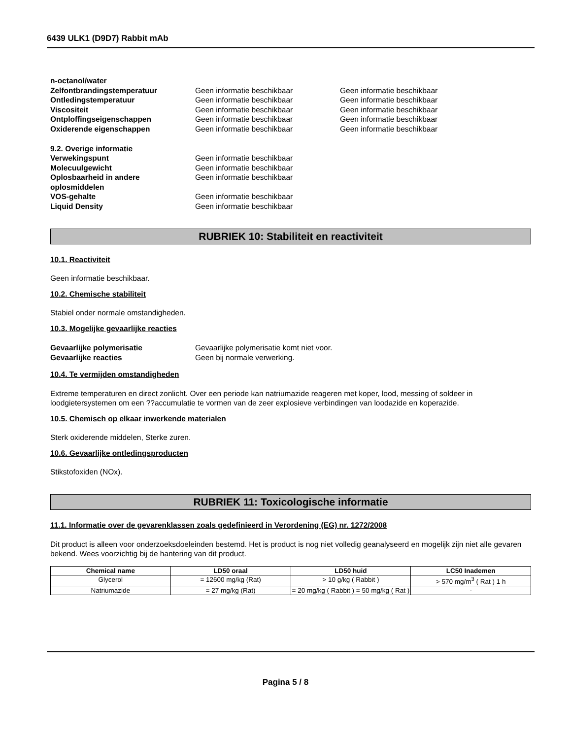6439 ULK1 (D9D7) Rabbit mAb
n-octanol/water
Zelfontbrandingstemperatuur Geen informatie beschikbaar Geen informatie beschikbaar
Ontledingstemperatuur Geen informatie beschikbaar Geen informatie beschikbaar
Viscositeit Geen informatie beschikbaar Geen informatie beschikbaar
Ontploffingseigenschappen Geen informatie beschikbaar Geen informatie beschikbaar
Oxiderende eigenschappen Geen informatie beschikbaar Geen informatie beschikbaar
9.2. Overige informatie
Verwekingspunt Geen informatie beschikbaar
Molecuulgewicht Geen informatie beschikbaar
Oplosbaarheid in andere oplosmiddelen
Geen informatie beschikbaar
VOS-gehalte Geen informatie beschikbaar
Liquid Density Geen informatie beschikbaar
RUBRIEK 10: Stabiliteit en reactiviteit
10.1. Reactiviteit
Geen informatie beschikbaar.
10.2. Chemische stabiliteit
Stabiel onder normale omstandigheden.
10.3. Mogelijke gevaarlijke reacties
Gevaarlijke polymerisatie Gevaarlijke polymerisatie komt niet voor.
Gevaarlijke reacties Geen bij normale verwerking.
10.4. Te vermijden omstandigheden
Extreme temperaturen en direct zonlicht. Over een periode kan natriumazide reageren met koper, lood, messing of soldeer in loodgietersystemen om een ??accumulatie te vormen van de zeer explosieve verbindingen van loodazide en koperazide.
10.5. Chemisch op elkaar inwerkende materialen
Sterk oxiderende middelen, Sterke zuren.
10.6. Gevaarlijke ontledingsproducten
Stikstofoxiden (NOx).
RUBRIEK 11: Toxicologische informatie
11.1. Informatie over de gevarenklassen zoals gedefinieerd in Verordening (EG) nr. 1272/2008
Dit product is alleen voor onderzoeksdoeleinden bestemd. Het is product is nog niet volledig geanalyseerd en mogelijk zijn niet alle gevaren bekend. Wees voorzichtig bij de hantering van dit product.
| Chemical name | LD50 oraal | LD50 huid | LC50 Inademen |
| --- | --- | --- | --- |
| Glycerol | = 12600 mg/kg (Rat) | > 10 g/kg ( Rabbit ) | > 570 mg/m<sup>3</sup> ( Rat ) 1 h |
| Natriumazide | = 27 mg/kg (Rat) | = 20 mg/kg ( Rabbit ) = 50 mg/kg ( Rat ) | - |
Pagina 5 / 8